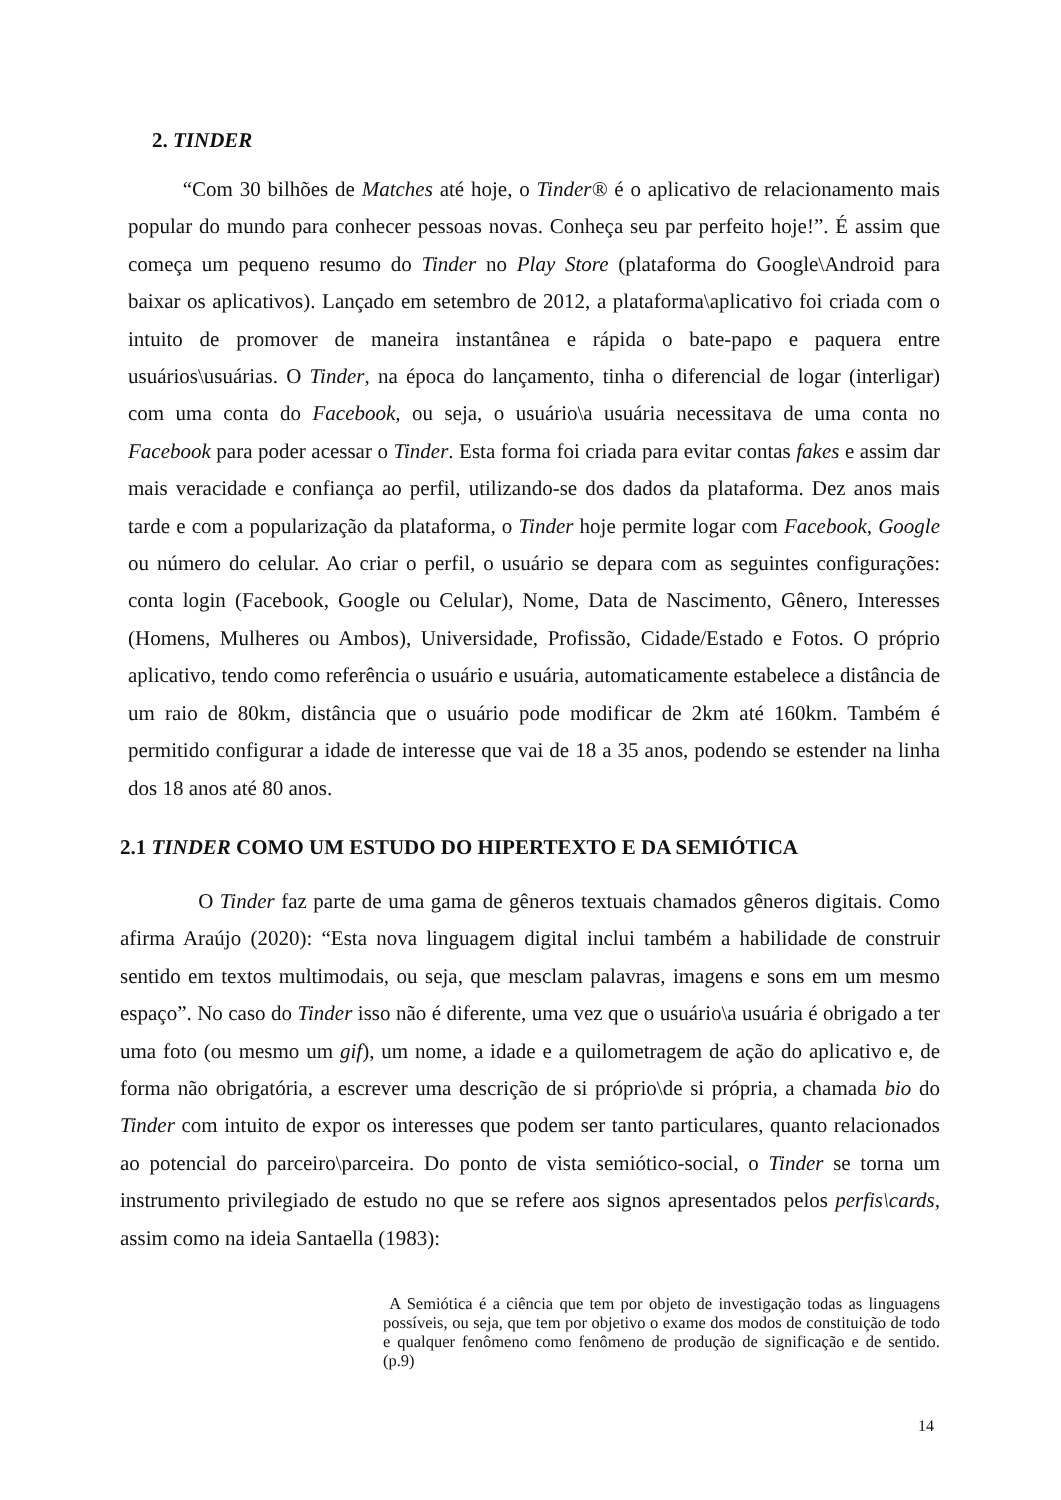2. TINDER
“Com 30 bilhões de Matches até hoje, o Tinder® é o aplicativo de relacionamento mais popular do mundo para conhecer pessoas novas. Conheça seu par perfeito hoje!”. É assim que começa um pequeno resumo do Tinder no Play Store (plataforma do Google\Android para baixar os aplicativos). Lançado em setembro de 2012, a plataforma\aplicativo foi criada com o intuito de promover de maneira instantânea e rápida o bate-papo e paquera entre usuários\usuárias. O Tinder, na época do lançamento, tinha o diferencial de logar (interligar) com uma conta do Facebook, ou seja, o usuário\a usuária necessitava de uma conta no Facebook para poder acessar o Tinder. Esta forma foi criada para evitar contas fakes e assim dar mais veracidade e confiança ao perfil, utilizando-se dos dados da plataforma. Dez anos mais tarde e com a popularização da plataforma, o Tinder hoje permite logar com Facebook, Google ou número do celular. Ao criar o perfil, o usuário se depara com as seguintes configurações: conta login (Facebook, Google ou Celular), Nome, Data de Nascimento, Gênero, Interesses (Homens, Mulheres ou Ambos), Universidade, Profissão, Cidade/Estado e Fotos. O próprio aplicativo, tendo como referência o usuário e usuária, automaticamente estabelece a distância de um raio de 80km, distância que o usuário pode modificar de 2km até 160km. Também é permitido configurar a idade de interesse que vai de 18 a 35 anos, podendo se estender na linha dos 18 anos até 80 anos.
2.1 TINDER COMO UM ESTUDO DO HIPERTEXTO E DA SEMIÓTICA
O Tinder faz parte de uma gama de gêneros textuais chamados gêneros digitais. Como afirma Araújo (2020): “Esta nova linguagem digital inclui também a habilidade de construir sentido em textos multimodais, ou seja, que mesclam palavras, imagens e sons em um mesmo espaço”. No caso do Tinder isso não é diferente, uma vez que o usuário\a usuária é obrigado a ter uma foto (ou mesmo um gif), um nome, a idade e a quilometragem de ação do aplicativo e, de forma não obrigatória, a escrever uma descrição de si próprio\de si própria, a chamada bio do Tinder com intuito de expor os interesses que podem ser tanto particulares, quanto relacionados ao potencial do parceiro\parceira. Do ponto de vista semiótico-social, o Tinder se torna um instrumento privilegiado de estudo no que se refere aos signos apresentados pelos perfis\cards, assim como na ideia Santaella (1983):
A Semiótica é a ciência que tem por objeto de investigação todas as linguagens possíveis, ou seja, que tem por objetivo o exame dos modos de constituição de todo e qualquer fenômeno como fenômeno de produção de significação e de sentido. (p.9)
14